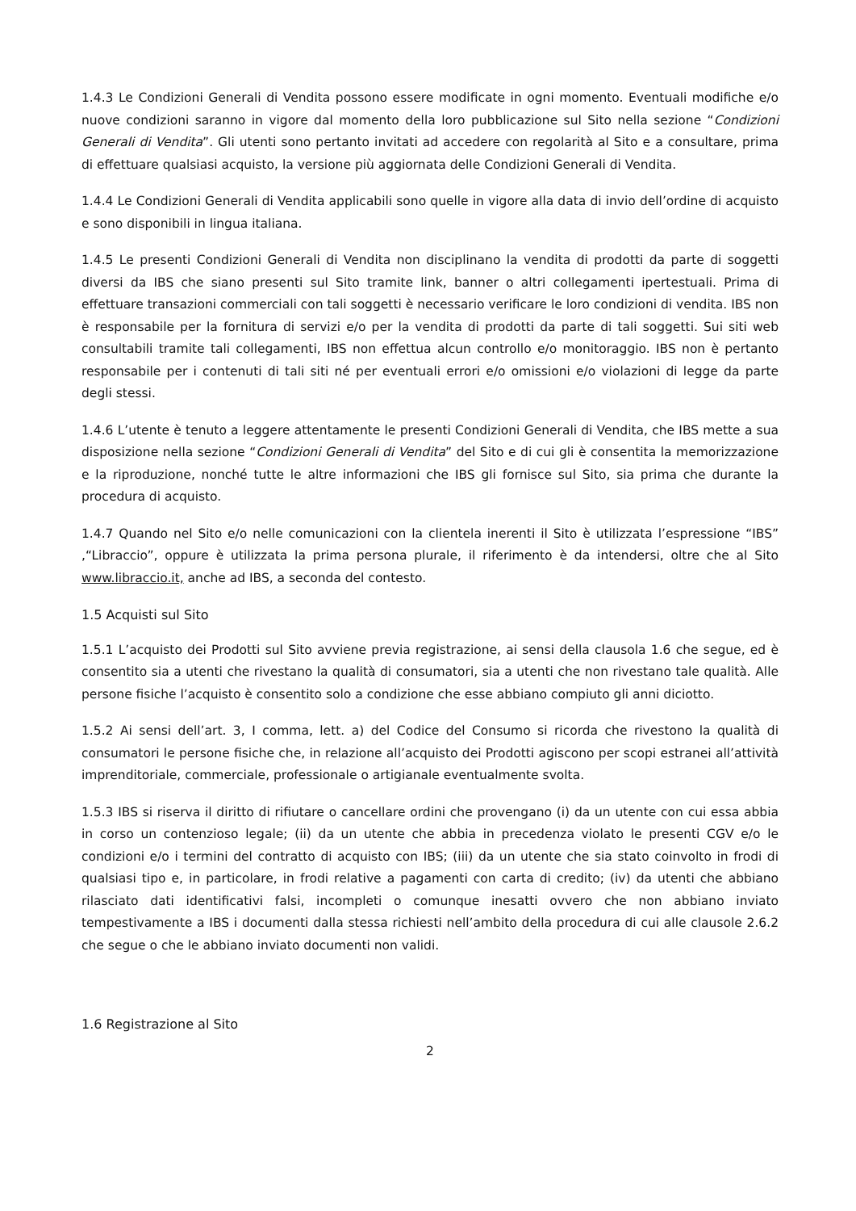1.4.3 Le Condizioni Generali di Vendita possono essere modificate in ogni momento. Eventuali modifiche e/o nuove condizioni saranno in vigore dal momento della loro pubblicazione sul Sito nella sezione “Condizioni Generali di Vendita”. Gli utenti sono pertanto invitati ad accedere con regolarità al Sito e a consultare, prima di effettuare qualsiasi acquisto, la versione più aggiornata delle Condizioni Generali di Vendita.
1.4.4 Le Condizioni Generali di Vendita applicabili sono quelle in vigore alla data di invio dell’ordine di acquisto e sono disponibili in lingua italiana.
1.4.5 Le presenti Condizioni Generali di Vendita non disciplinano la vendita di prodotti da parte di soggetti diversi da IBS che siano presenti sul Sito tramite link, banner o altri collegamenti ipertestuali. Prima di effettuare transazioni commerciali con tali soggetti è necessario verificare le loro condizioni di vendita. IBS non è responsabile per la fornitura di servizi e/o per la vendita di prodotti da parte di tali soggetti. Sui siti web consultabili tramite tali collegamenti, IBS non effettua alcun controllo e/o monitoraggio. IBS non è pertanto responsabile per i contenuti di tali siti né per eventuali errori e/o omissioni e/o violazioni di legge da parte degli stessi.
1.4.6 L’utente è tenuto a leggere attentamente le presenti Condizioni Generali di Vendita, che IBS mette a sua disposizione nella sezione “Condizioni Generali di Vendita” del Sito e di cui gli è consentita la memorizzazione e la riproduzione, nonché tutte le altre informazioni che IBS gli fornisce sul Sito, sia prima che durante la procedura di acquisto.
1.4.7 Quando nel Sito e/o nelle comunicazioni con la clientela inerenti il Sito è utilizzata l’espressione “IBS” ,“Libraccio”, oppure è utilizzata la prima persona plurale, il riferimento è da intendersi, oltre che al Sito www.libraccio.it, anche ad IBS, a seconda del contesto.
1.5 Acquisti sul Sito
1.5.1 L’acquisto dei Prodotti sul Sito avviene previa registrazione, ai sensi della clausola 1.6 che segue, ed è consentito sia a utenti che rivestano la qualità di consumatori, sia a utenti che non rivestano tale qualità. Alle persone fisiche l’acquisto è consentito solo a condizione che esse abbiano compiuto gli anni diciotto.
1.5.2 Ai sensi dell’art. 3, I comma, lett. a) del Codice del Consumo si ricorda che rivestono la qualità di consumatori le persone fisiche che, in relazione all’acquisto dei Prodotti agiscono per scopi estranei all’attività imprenditoriale, commerciale, professionale o artigianale eventualmente svolta.
1.5.3 IBS si riserva il diritto di rifiutare o cancellare ordini che provengano (i) da un utente con cui essa abbia in corso un contenzioso legale; (ii) da un utente che abbia in precedenza violato le presenti CGV e/o le condizioni e/o i termini del contratto di acquisto con IBS; (iii) da un utente che sia stato coinvolto in frodi di qualsiasi tipo e, in particolare, in frodi relative a pagamenti con carta di credito; (iv) da utenti che abbiano rilasciato dati identificativi falsi, incompleti o comunque inesatti ovvero che non abbiano inviato tempestivamente a IBS i documenti dalla stessa richiesti nell’ambito della procedura di cui alle clausole 2.6.2 che segue o che le abbiano inviato documenti non validi.
1.6 Registrazione al Sito
2